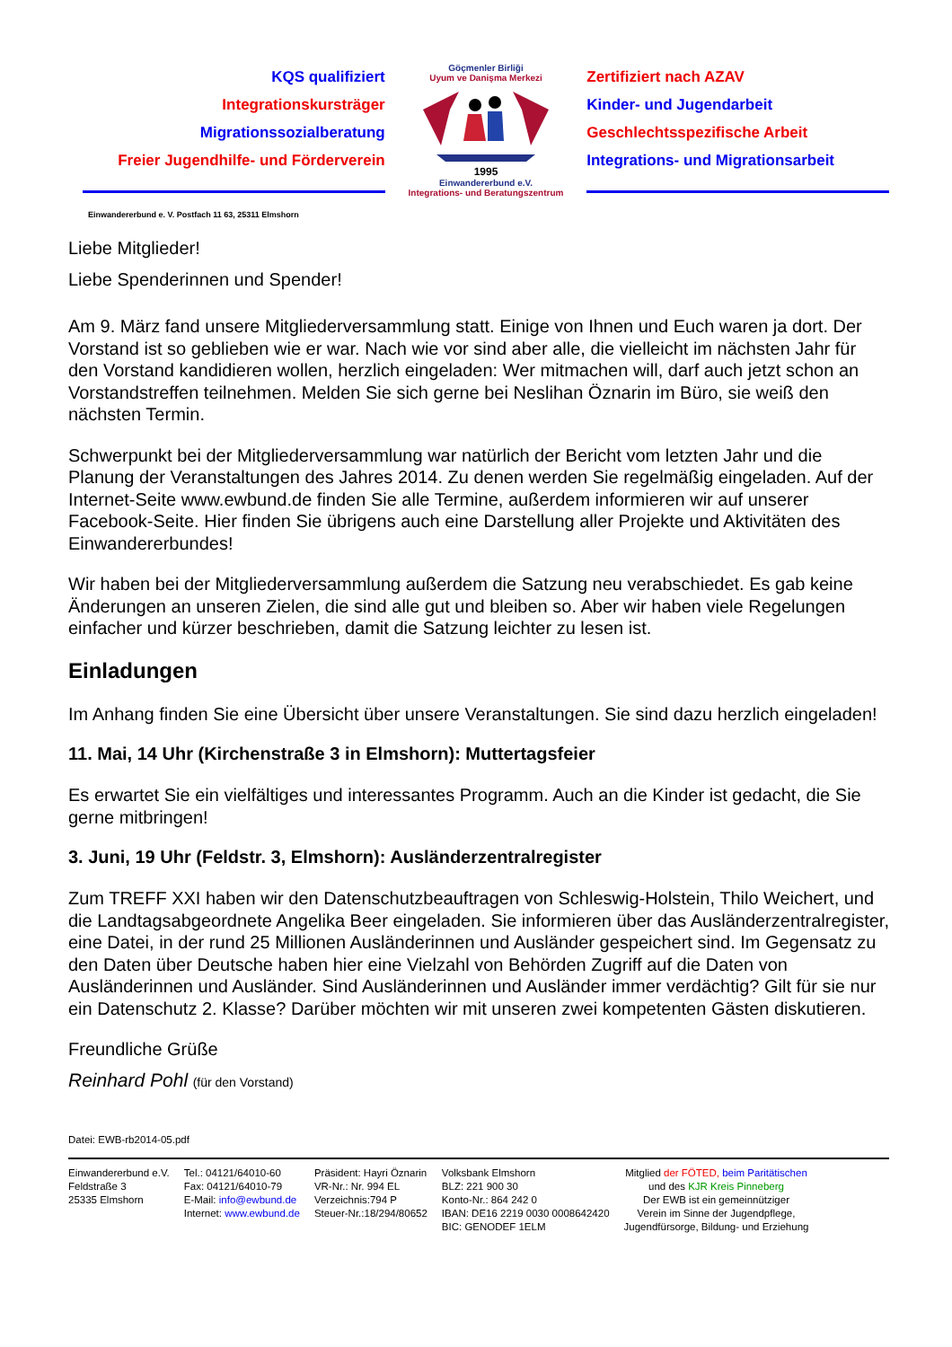KQS qualifiziert
Integrationskursträger
Migrationssozialberatung
Freier Jugendhilfe- und Förderverein
Göçmenler Birliği
Uyum ve Danişma Merkezi
1995
Einwandererbund e.V.
Integrations- und Beratungszentrum
Zertifiziert nach AZAV
Kinder- und Jugendarbeit
Geschlechtsspezifische Arbeit
Integrations- und Migrationsarbeit
Einwandererbund e. V. Postfach 11 63, 25311 Elmshorn
Liebe Mitglieder!
Liebe Spenderinnen und Spender!
Am 9. März fand unsere Mitgliederversammlung statt. Einige von Ihnen und Euch waren ja dort. Der Vorstand ist so geblieben wie er war. Nach wie vor sind aber alle, die vielleicht im nächsten Jahr für den Vorstand kandidieren wollen, herzlich eingeladen: Wer mitmachen will, darf auch jetzt schon an Vorstandstreffen teilnehmen. Melden Sie sich gerne bei Neslihan Öznarin im Büro, sie weiß den nächsten Termin.
Schwerpunkt bei der Mitgliederversammlung war natürlich der Bericht vom letzten Jahr und die Planung der Veranstaltungen des Jahres 2014. Zu denen werden Sie regelmäßig eingeladen. Auf der Internet-Seite www.ewbund.de finden Sie alle Termine, außerdem informieren wir auf unserer Facebook-Seite. Hier finden Sie übrigens auch eine Darstellung aller Projekte und Aktivitäten des Einwandererbundes!
Wir haben bei der Mitgliederversammlung außerdem die Satzung neu verabschiedet. Es gab keine Änderungen an unseren Zielen, die sind alle gut und bleiben so. Aber wir haben viele Regelungen einfacher und kürzer beschrieben, damit die Satzung leichter zu lesen ist.
Einladungen
Im Anhang finden Sie eine Übersicht über unsere Veranstaltungen. Sie sind dazu herzlich eingeladen!
11. Mai, 14 Uhr (Kirchenstraße 3 in Elmshorn): Muttertagsfeier
Es erwartet Sie ein vielfältiges und interessantes Programm. Auch an die Kinder ist gedacht, die Sie gerne mitbringen!
3. Juni, 19 Uhr (Feldstr. 3, Elmshorn): Ausländerzentralregister
Zum TREFF XXI haben wir den Datenschutzbeauftragen von Schleswig-Holstein, Thilo Weichert, und die Landtagsabgeordnete Angelika Beer eingeladen. Sie informieren über das Ausländerzentralregister, eine Datei, in der rund 25 Millionen Ausländerinnen und Ausländer gespeichert sind. Im Gegensatz zu den Daten über Deutsche haben hier eine Vielzahl von Behörden Zugriff auf die Daten von Ausländerinnen und Ausländer. Sind Ausländerinnen und Ausländer immer verdächtig? Gilt für sie nur ein Datenschutz 2. Klasse? Darüber möchten wir mit unseren zwei kompetenten Gästen diskutieren.
Freundliche Grüße
Reinhard Pohl (für den Vorstand)
Datei: EWB-rb2014-05.pdf
Einwandererbund e.V.
Feldstraße 3
25335 Elmshorn
Tel.: 04121/64010-60
Fax: 04121/64010-79
E-Mail: info@ewbund.de
Internet: www.ewbund.de
Präsident: Hayri Öznarin
VR-Nr.: Nr. 994 EL
Verzeichnis:794 P
Steuer-Nr.:18/294/80652
Volksbank Elmshorn
BLZ: 221 900 30
Konto-Nr.: 864 242 0
IBAN: DE16 2219 0030 0008642420
BIC: GENODEF 1ELM
Mitglied der FÖTED, beim Paritätischen
und des KJR Kreis Pinneberg
Der EWB ist ein gemeinnütziger
Verein im Sinne der Jugendpflege,
Jugendfürsorge, Bildung- und Erziehung